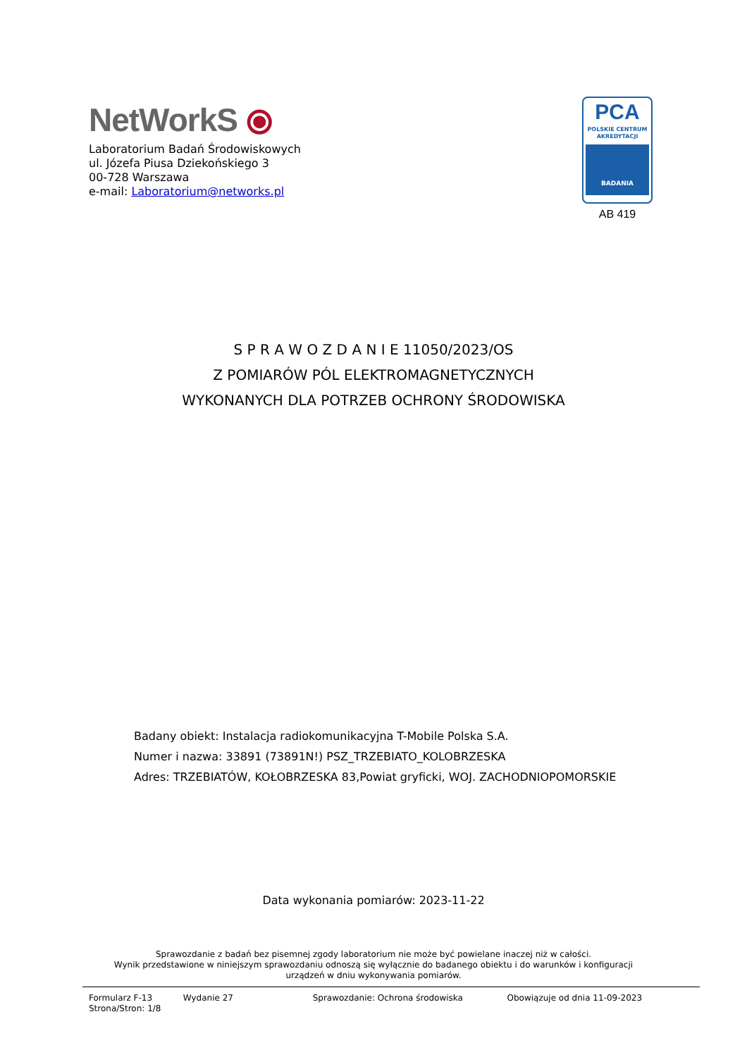NetWorkS ⦿
Laboratorium Badań Środowiskowych
ul. Józefa Piusa Dziekońskiego 3
00-728 Warszawa
e-mail: Laboratorium@networks.pl
PCA
POLSKIE CENTRUM
AKREDYTACJI
BADANIA
AB 419
S P R A W O Z D A N I E 11050/2023/OS
Z POMIARÓW PÓL ELEKTROMAGNETYCZNYCH
WYKONANYCH DLA POTRZEB OCHRONY ŚRODOWISKA
Badany obiekt: Instalacja radiokomunikacyjna T-Mobile Polska S.A.
Numer i nazwa: 33891 (73891N!) PSZ_TRZEBIATO_KOLOBRZESKA
Adres: TRZEBIATÓW, KOŁOBRZESKA 83,Powiat gryficki, WOJ. ZACHODNIOPOMORSKIE
Data wykonania pomiarów: 2023-11-22
Sprawozdanie z badań bez pisemnej zgody laboratorium nie może być powielane inaczej niż w całości.
Wynik przedstawione w niniejszym sprawozdaniu odnoszą się wyłącznie do badanego obiektu i do warunków i konfiguracji
urządzeń w dniu wykonywania pomiarów.
Formularz F-13 Wydanie 27 Sprawozdanie: Ochrona środowiska Obowiązuje od dnia 11-09-2023
Strona/Stron: 1/8